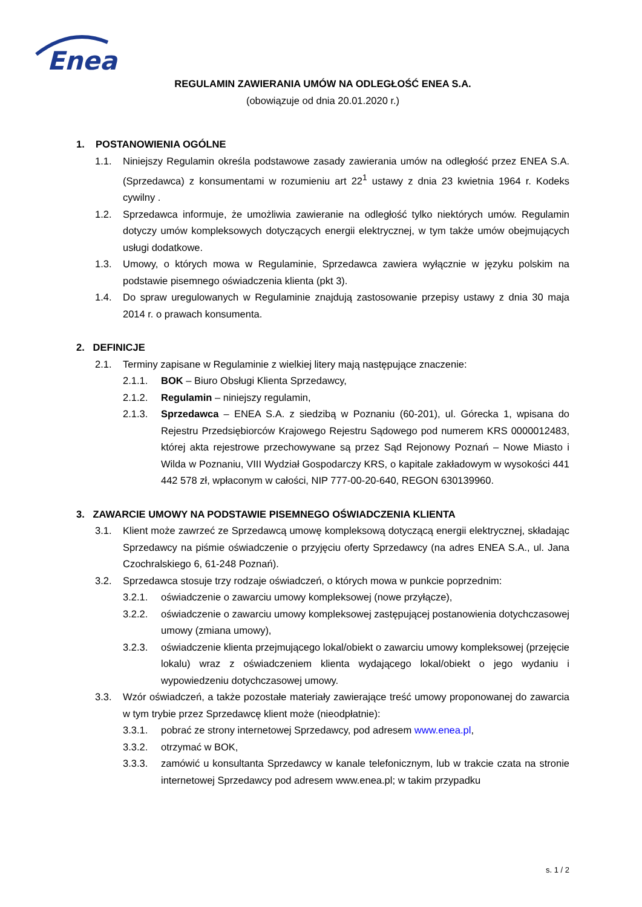Enea
REGULAMIN ZAWIERANIA UMÓW NA ODLEGŁOŚĆ ENEA S.A.
(obowiązuje od dnia 20.01.2020 r.)
1. POSTANOWIENIA OGÓLNE
1.1. Niniejszy Regulamin określa podstawowe zasady zawierania umów na odległość przez ENEA S.A. (Sprzedawca) z konsumentami w rozumieniu art 22<sup>1</sup> ustawy z dnia 23 kwietnia 1964 r. Kodeks cywilny .
1.2. Sprzedawca informuje, że umożliwia zawieranie na odległość tylko niektórych umów. Regulamin dotyczy umów kompleksowych dotyczących energii elektrycznej, w tym także umów obejmujących usługi dodatkowe.
1.3. Umowy, o których mowa w Regulaminie, Sprzedawca zawiera wyłącznie w języku polskim na podstawie pisemnego oświadczenia klienta (pkt 3).
1.4. Do spraw uregulowanych w Regulaminie znajdują zastosowanie przepisy ustawy z dnia 30 maja 2014 r. o prawach konsumenta.
2. DEFINICJE
2.1. Terminy zapisane w Regulaminie z wielkiej litery mają następujące znaczenie:
2.1.1. BOK – Biuro Obsługi Klienta Sprzedawcy,
2.1.2. Regulamin – niniejszy regulamin,
2.1.3. Sprzedawca – ENEA S.A. z siedzibą w Poznaniu (60-201), ul. Górecka 1, wpisana do Rejestru Przedsiębiorców Krajowego Rejestru Sądowego pod numerem KRS 0000012483, której akta rejestrowe przechowywane są przez Sąd Rejonowy Poznań – Nowe Miasto i Wilda w Poznaniu, VIII Wydział Gospodarczy KRS, o kapitale zakładowym w wysokości 441 442 578 zł, wpłaconym w całości, NIP 777-00-20-640, REGON 630139960.
3. ZAWARCIE UMOWY NA PODSTAWIE PISEMNEGO OŚWIADCZENIA KLIENTA
3.1. Klient może zawrzeć ze Sprzedawcą umowę kompleksową dotyczącą energii elektrycznej, składając Sprzedawcy na piśmie oświadczenie o przyjęciu oferty Sprzedawcy (na adres ENEA S.A., ul. Jana Czochralskiego 6, 61-248 Poznań).
3.2. Sprzedawca stosuje trzy rodzaje oświadczeń, o których mowa w punkcie poprzednim:
3.2.1. oświadczenie o zawarciu umowy kompleksowej (nowe przyłącze),
3.2.2. oświadczenie o zawarciu umowy kompleksowej zastępującej postanowienia dotychczasowej umowy (zmiana umowy),
3.2.3. oświadczenie klienta przejmującego lokal/obiekt o zawarciu umowy kompleksowej (przejęcie lokalu) wraz z oświadczeniem klienta wydającego lokal/obiekt o jego wydaniu i wypowiedzeniu dotychczasowej umowy.
3.3. Wzór oświadczeń, a także pozostałe materiały zawierające treść umowy proponowanej do zawarcia w tym trybie przez Sprzedawcę klient może (nieodpłatnie):
3.3.1. pobrać ze strony internetowej Sprzedawcy, pod adresem www.enea.pl,
3.3.2. otrzymać w BOK,
3.3.3. zamówić u konsultanta Sprzedawcy w kanale telefonicznym, lub w trakcie czata na stronie internetowej Sprzedawcy pod adresem www.enea.pl; w takim przypadku
s. 1 / 2